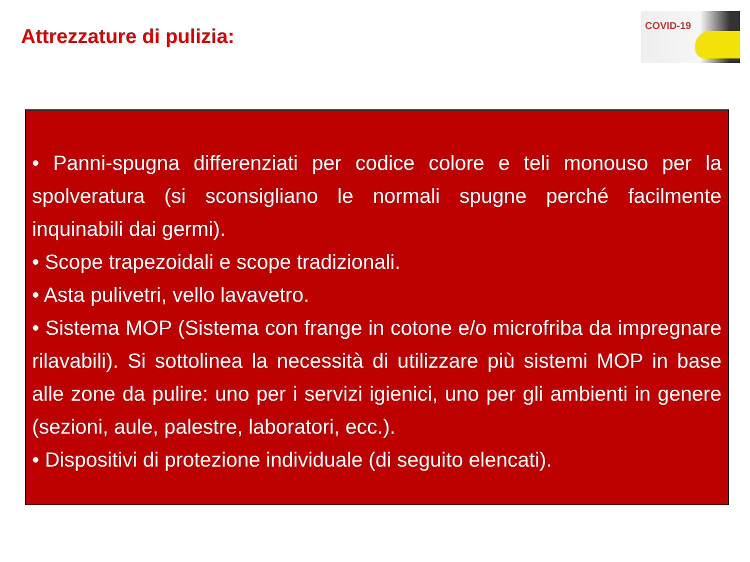Attrezzature di pulizia:
COVID-19
• Panni-spugna differenziati per codice colore e teli monouso per la spolveratura (si sconsigliano le normali spugne perché facilmente inquinabili dai germi).
• Scope trapezoidali e scope tradizionali.
• Asta pulivetri, vello lavavetro.
• Sistema MOP (Sistema con frange in cotone e/o microfriba da impregnare rilavabili). Si sottolinea la necessità di utilizzare più sistemi MOP in base alle zone da pulire: uno per i servizi igienici, uno per gli ambienti in genere (sezioni, aule, palestre, laboratori, ecc.).
• Dispositivi di protezione individuale (di seguito elencati).